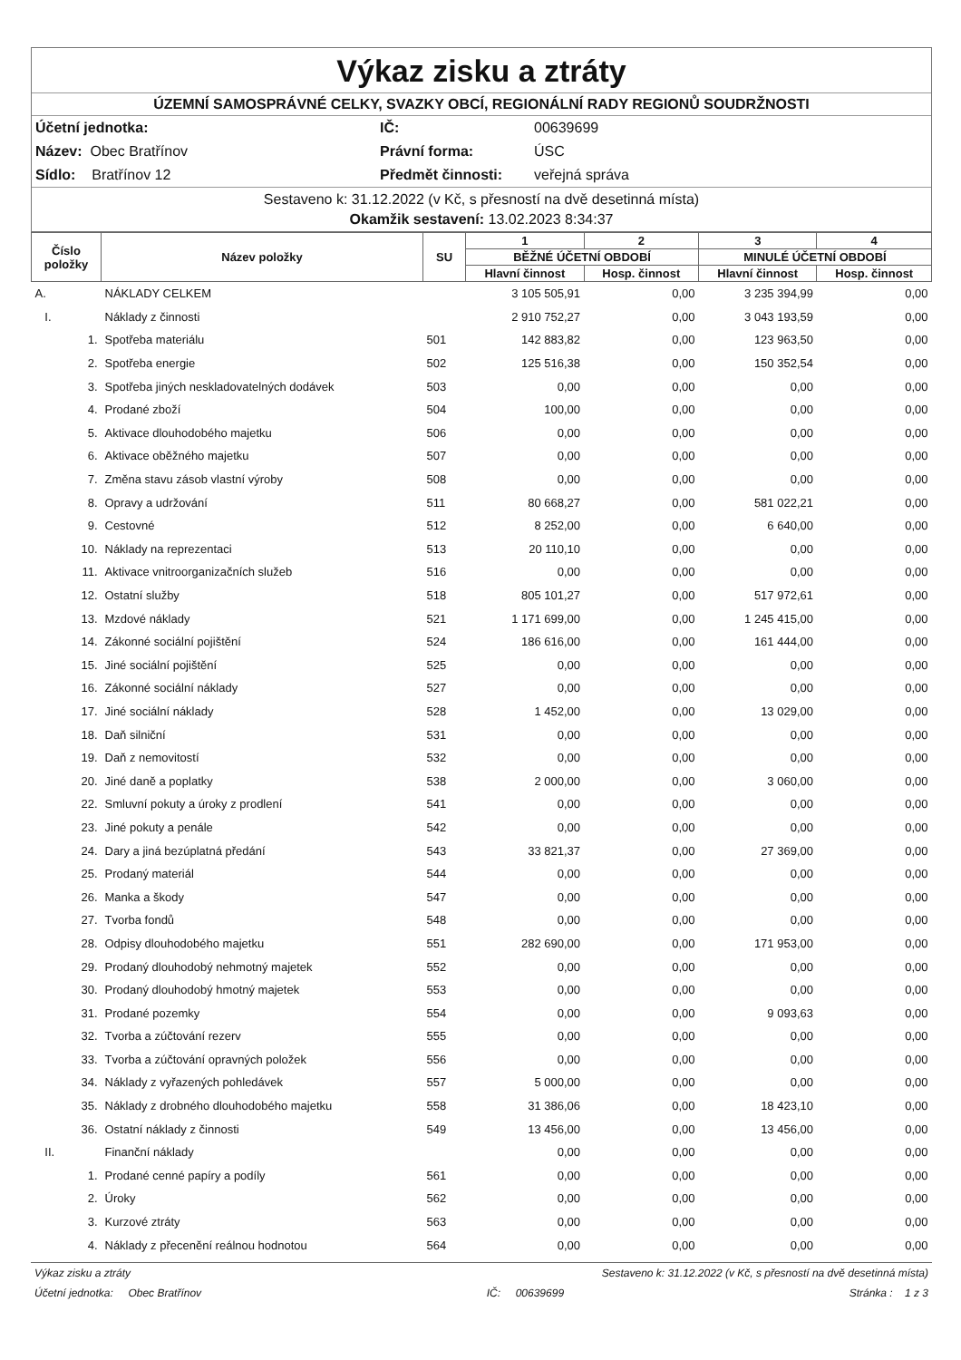Výkaz zisku a ztráty
ÚZEMNÍ SAMOSPRÁVNÉ CELKY, SVAZKY OBCÍ, REGIONÁLNÍ RADY REGIONŮ SOUDRŽNOSTI
Účetní jednotka: IČ: 00639699 Název: Obec Bratřínov Právní forma: ÚSC Sídlo: Bratřínov 12 Předmět činnosti: veřejná správa
Sestaveno k: 31.12.2022 (v Kč, s přesností na dvě desetinná místa)
Okamžik sestavení: 13.02.2023 8:34:37
| Číslo položky | Název položky | SU | 1 | 2 | 3 | 4 |
| --- | --- | --- | --- | --- | --- | --- |
| | | | BĚŽNÉ ÚČETNÍ OBDOBÍ | | MINULÉ ÚČETNÍ OBDOBÍ | |
| | | | Hlavní činnost | Hosp. činnost | Hlavní činnost | Hosp. činnost |
| A. | NÁKLADY CELKEM | | 3 105 505,91 | 0,00 | 3 235 394,99 | 0,00 |
| I. | Náklady z činnosti | | 2 910 752,27 | 0,00 | 3 043 193,59 | 0,00 |
| 1. | Spotřeba materiálu | 501 | 142 883,82 | 0,00 | 123 963,50 | 0,00 |
| 2. | Spotřeba energie | 502 | 125 516,38 | 0,00 | 150 352,54 | 0,00 |
| 3. | Spotřeba jiných neskladovatelných dodávek | 503 | 0,00 | 0,00 | 0,00 | 0,00 |
| 4. | Prodané zboží | 504 | 100,00 | 0,00 | 0,00 | 0,00 |
| 5. | Aktivace dlouhodobého majetku | 506 | 0,00 | 0,00 | 0,00 | 0,00 |
| 6. | Aktivace oběžného majetku | 507 | 0,00 | 0,00 | 0,00 | 0,00 |
| 7. | Změna stavu zásob vlastní výroby | 508 | 0,00 | 0,00 | 0,00 | 0,00 |
| 8. | Opravy a udržování | 511 | 80 668,27 | 0,00 | 581 022,21 | 0,00 |
| 9. | Cestovné | 512 | 8 252,00 | 0,00 | 6 640,00 | 0,00 |
| 10. | Náklady na reprezentaci | 513 | 20 110,10 | 0,00 | 0,00 | 0,00 |
| 11. | Aktivace vnitroorganizačních služeb | 516 | 0,00 | 0,00 | 0,00 | 0,00 |
| 12. | Ostatní služby | 518 | 805 101,27 | 0,00 | 517 972,61 | 0,00 |
| 13. | Mzdové náklady | 521 | 1 171 699,00 | 0,00 | 1 245 415,00 | 0,00 |
| 14. | Zákonné sociální pojištění | 524 | 186 616,00 | 0,00 | 161 444,00 | 0,00 |
| 15. | Jiné sociální pojištění | 525 | 0,00 | 0,00 | 0,00 | 0,00 |
| 16. | Zákonné sociální náklady | 527 | 0,00 | 0,00 | 0,00 | 0,00 |
| 17. | Jiné sociální náklady | 528 | 1 452,00 | 0,00 | 13 029,00 | 0,00 |
| 18. | Daň silniční | 531 | 0,00 | 0,00 | 0,00 | 0,00 |
| 19. | Daň z nemovitostí | 532 | 0,00 | 0,00 | 0,00 | 0,00 |
| 20. | Jiné daně a poplatky | 538 | 2 000,00 | 0,00 | 3 060,00 | 0,00 |
| 22. | Smluvní pokuty a úroky z prodlení | 541 | 0,00 | 0,00 | 0,00 | 0,00 |
| 23. | Jiné pokuty a penále | 542 | 0,00 | 0,00 | 0,00 | 0,00 |
| 24. | Dary a jiná bezúplatná předání | 543 | 33 821,37 | 0,00 | 27 369,00 | 0,00 |
| 25. | Prodaný materiál | 544 | 0,00 | 0,00 | 0,00 | 0,00 |
| 26. | Manka a škody | 547 | 0,00 | 0,00 | 0,00 | 0,00 |
| 27. | Tvorba fondů | 548 | 0,00 | 0,00 | 0,00 | 0,00 |
| 28. | Odpisy dlouhodobého majetku | 551 | 282 690,00 | 0,00 | 171 953,00 | 0,00 |
| 29. | Prodaný dlouhodobý nehmotný majetek | 552 | 0,00 | 0,00 | 0,00 | 0,00 |
| 30. | Prodaný dlouhodobý hmotný majetek | 553 | 0,00 | 0,00 | 0,00 | 0,00 |
| 31. | Prodané pozemky | 554 | 0,00 | 0,00 | 9 093,63 | 0,00 |
| 32. | Tvorba a zúčtování rezerv | 555 | 0,00 | 0,00 | 0,00 | 0,00 |
| 33. | Tvorba a zúčtování opravných položek | 556 | 0,00 | 0,00 | 0,00 | 0,00 |
| 34. | Náklady z vyřazených pohledávek | 557 | 5 000,00 | 0,00 | 0,00 | 0,00 |
| 35. | Náklady z drobného dlouhodobého majetku | 558 | 31 386,06 | 0,00 | 18 423,10 | 0,00 |
| 36. | Ostatní náklady z činnosti | 549 | 13 456,00 | 0,00 | 13 456,00 | 0,00 |
| II. | Finanční náklady | | 0,00 | 0,00 | 0,00 | 0,00 |
| 1. | Prodané cenné papíry a podíly | 561 | 0,00 | 0,00 | 0,00 | 0,00 |
| 2. | Úroky | 562 | 0,00 | 0,00 | 0,00 | 0,00 |
| 3. | Kurzové ztráty | 563 | 0,00 | 0,00 | 0,00 | 0,00 |
| 4. | Náklady z přecenění reálnou hodnotou | 564 | 0,00 | 0,00 | 0,00 | 0,00 |
Výkaz zisku a ztráty Sestaveno k: 31.12.2022 (v Kč, s přesností na dvě desetinná místa)
Účetní jednotka: Obec Bratřínov IČ: 00639699 Stránka : 1 z 3